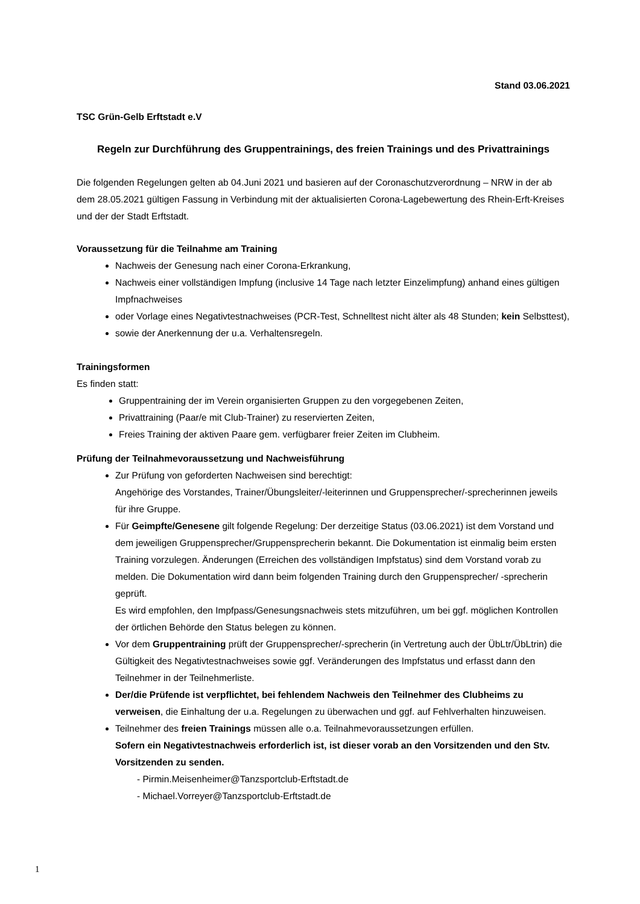Stand 03.06.2021
TSC Grün-Gelb Erftstadt e.V
Regeln zur Durchführung des Gruppentrainings, des freien Trainings und des Privattrainings
Die folgenden Regelungen gelten ab 04.Juni 2021 und basieren auf der Coronaschutzverordnung – NRW in der ab dem 28.05.2021 gültigen Fassung in Verbindung mit der aktualisierten Corona-Lagebewertung des Rhein-Erft-Kreises und der der Stadt Erftstadt.
Voraussetzung für die Teilnahme am Training
Nachweis der Genesung nach einer Corona-Erkrankung,
Nachweis einer vollständigen Impfung (inclusive 14 Tage nach letzter Einzelimpfung) anhand eines gültigen Impfnachweises
oder Vorlage eines Negativtestnachweises (PCR-Test, Schnelltest nicht älter als 48 Stunden; kein Selbsttest),
sowie der Anerkennung der u.a. Verhaltensregeln.
Trainingsformen
Es finden statt:
Gruppentraining der im Verein organisierten Gruppen zu den vorgegebenen Zeiten,
Privattraining (Paar/e mit Club-Trainer) zu reservierten Zeiten,
Freies Training der aktiven Paare gem. verfügbarer freier Zeiten im Clubheim.
Prüfung der Teilnahmevoraussetzung und Nachweisführung
Zur Prüfung von geforderten Nachweisen sind berechtigt:
Angehörige des Vorstandes, Trainer/Übungsleiter/-leiterinnen und Gruppensprecher/-sprecherinnen jeweils für ihre Gruppe.
Für Geimpfte/Genesene gilt folgende Regelung: Der derzeitige Status (03.06.2021) ist dem Vorstand und dem jeweiligen Gruppensprecher/Gruppensprecherin bekannt. Die Dokumentation ist einmalig beim ersten Training vorzulegen. Änderungen (Erreichen des vollständigen Impfstatus) sind dem Vorstand vorab zu melden. Die Dokumentation wird dann beim folgenden Training durch den Gruppensprecher/ -sprecherin geprüft.
Es wird empfohlen, den Impfpass/Genesungsnachweis stets mitzuführen, um bei ggf. möglichen Kontrollen der örtlichen Behörde den Status belegen zu können.
Vor dem Gruppentraining prüft der Gruppensprecher/-sprecherin (in Vertretung auch der ÜbLtr/ÜbLtrin) die Gültigkeit des Negativtestnachweises sowie ggf. Veränderungen des Impfstatus und erfasst dann den Teilnehmer in der Teilnehmerliste.
Der/die Prüfende ist verpflichtet, bei fehlendem Nachweis den Teilnehmer des Clubheims zu verweisen, die Einhaltung der u.a. Regelungen zu überwachen und ggf. auf Fehlverhalten hinzuweisen.
Teilnehmer des freien Trainings müssen alle o.a. Teilnahmevoraussetzungen erfüllen.
Sofern ein Negativtestnachweis erforderlich ist, ist dieser vorab an den Vorsitzenden und den Stv. Vorsitzenden zu senden.
- Pirmin.Meisenheimer@Tanzsportclub-Erftstadt.de
- Michael.Vorreyer@Tanzsportclub-Erftstadt.de
1